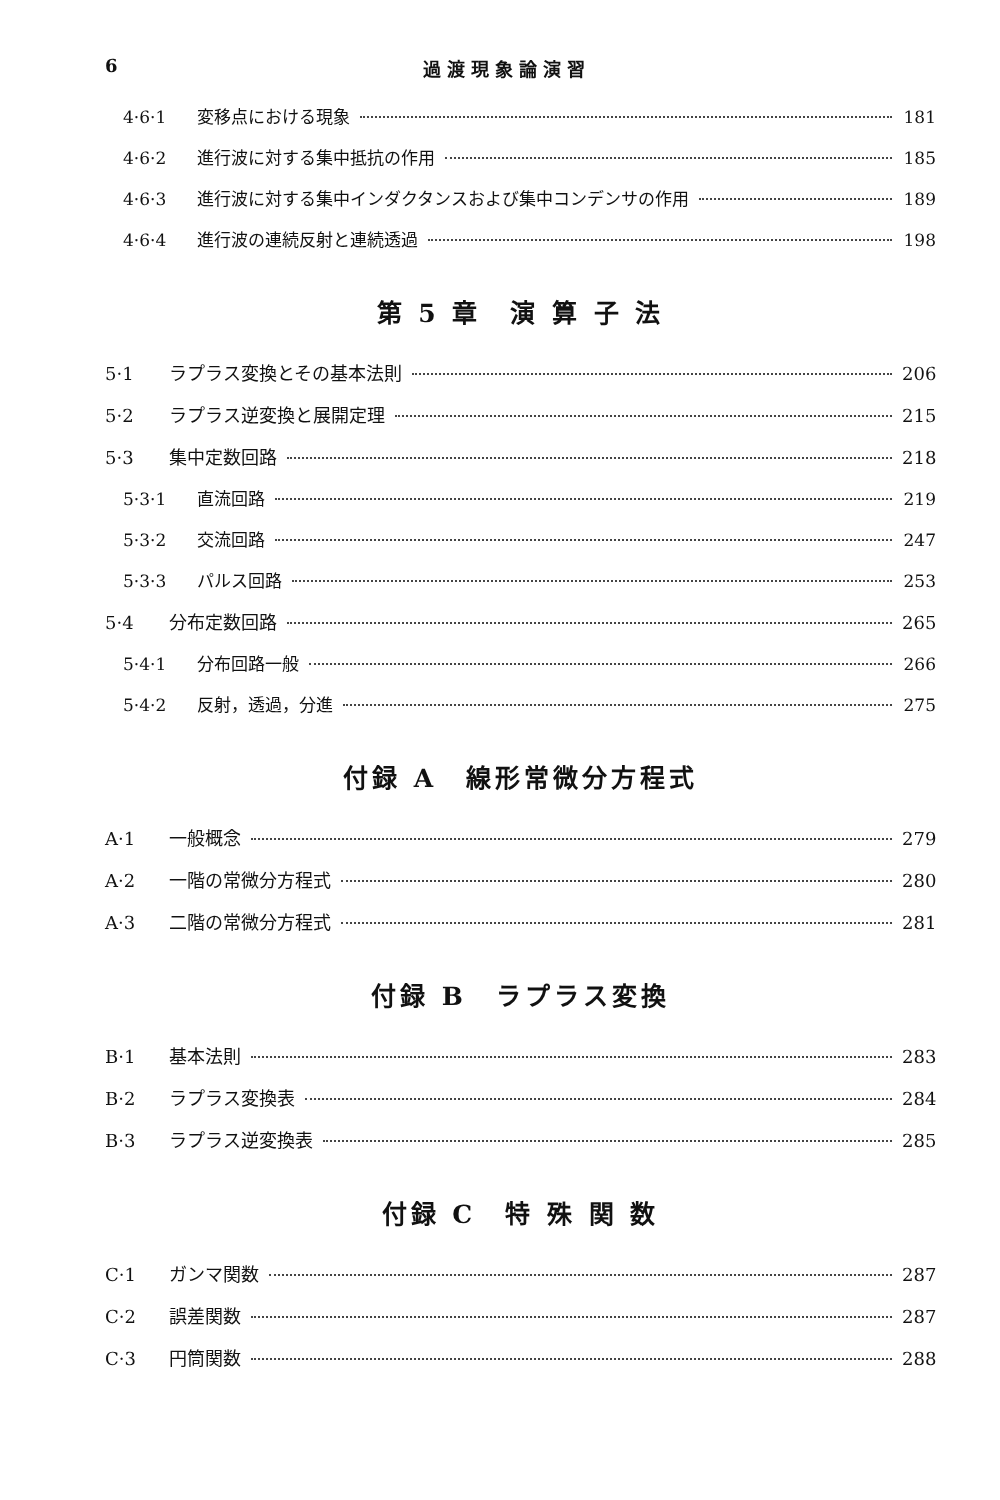6 過渡現象論演習
4·6·1 変移点における現象 181
4·6·2 進行波に対する集中抵抗の作用 185
4·6·3 進行波に対する集中インダクタンスおよび集中コンデンサの作用 189
4·6·4 進行波の連続反射と連続透過 198
第 5 章　演 算 子 法
5·1 ラプラス変換とその基本法則 206
5·2 ラプラス逆変換と展開定理 215
5·3 集中定数回路 218
5·3·1 直流回路 219
5·3·2 交流回路 247
5·3·3 パルス回路 253
5·4 分布定数回路 265
5·4·1 分布回路一般 266
5·4·2 反射，透過，分進 275
付録 A　線形常微分方程式
A·1 一般概念 279
A·2 一階の常微分方程式 280
A·3 二階の常微分方程式 281
付録 B　ラプラス変換
B·1 基本法則 283
B·2 ラプラス変換表 284
B·3 ラプラス逆変換表 285
付録 C　特 殊 関 数
C·1 ガンマ関数 287
C·2 誤差関数 287
C·3 円筒関数 288